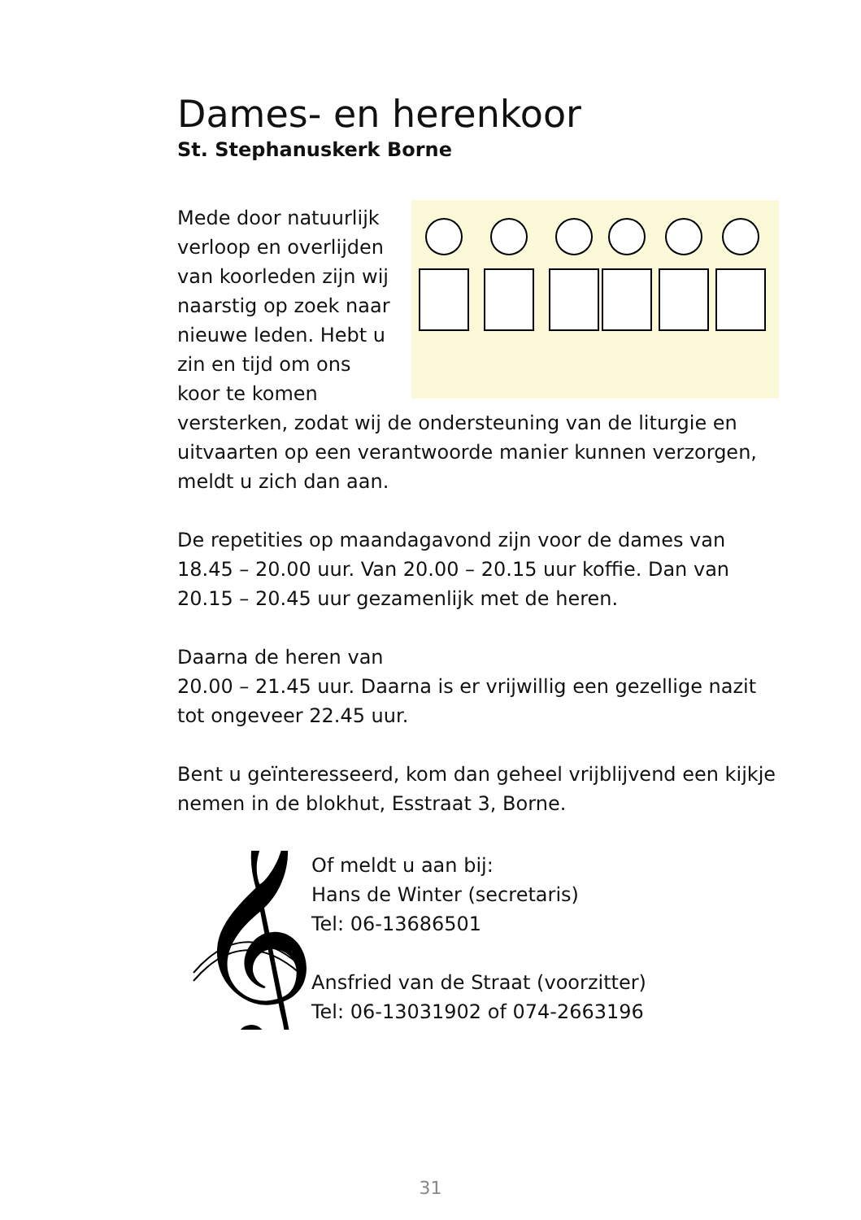Dames- en herenkoor
St. Stephanuskerk Borne
Mede door natuurlijk verloop en overlijden van koorleden zijn wij naarstig op zoek naar nieuwe leden. Hebt u zin en tijd om ons koor te komen versterken, zodat wij de ondersteuning van de liturgie en uitvaarten op een verantwoorde manier kunnen verzorgen, meldt u zich dan aan.
De repetities op maandagavond zijn voor de dames van 18.45 – 20.00 uur. Van 20.00 – 20.15 uur koffie. Dan van 20.15 – 20.45 uur gezamenlijk met de heren.
Daarna de heren van
20.00 – 21.45 uur. Daarna is er vrijwillig een gezellige nazit tot ongeveer 22.45 uur.
Bent u geïnteresseerd, kom dan geheel vrijblijvend een kijkje nemen in de blokhut, Esstraat 3, Borne.
𝄞
Of meldt u aan bij:
Hans de Winter (secretaris)
Tel: 06-13686501
Ansfried van de Straat (voorzitter)
Tel: 06-13031902 of 074-2663196
31